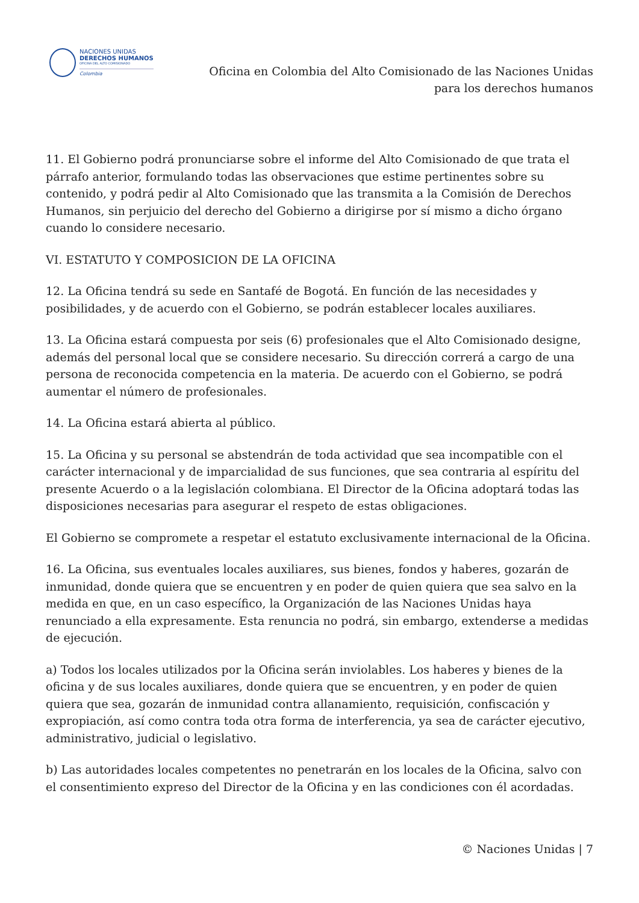NACIONES UNIDAS
DERECHOS HUMANOS
OFICINA DEL ALTO COMISIONADO
Colombia
Oficina en Colombia del Alto Comisionado de las Naciones Unidas
para los derechos humanos
11. El Gobierno podrá pronunciarse sobre el informe del Alto Comisionado de que trata el párrafo anterior, formulando todas las observaciones que estime pertinentes sobre su contenido, y podrá pedir al Alto Comisionado que las transmita a la Comisión de Derechos Humanos, sin perjuicio del derecho del Gobierno a dirigirse por sí mismo a dicho órgano cuando lo considere necesario.
VI. ESTATUTO Y COMPOSICION DE LA OFICINA
12. La Oficina tendrá su sede en Santafé de Bogotá. En función de las necesidades y posibilidades, y de acuerdo con el Gobierno, se podrán establecer locales auxiliares.
13. La Oficina estará compuesta por seis (6) profesionales que el Alto Comisionado designe, además del personal local que se considere necesario. Su dirección correrá a cargo de una persona de reconocida competencia en la materia. De acuerdo con el Gobierno, se podrá aumentar el número de profesionales.
14. La Oficina estará abierta al público.
15. La Oficina y su personal se abstendrán de toda actividad que sea incompatible con el carácter internacional y de imparcialidad de sus funciones, que sea contraria al espíritu del presente Acuerdo o a la legislación colombiana. El Director de la Oficina adoptará todas las disposiciones necesarias para asegurar el respeto de estas obligaciones.
El Gobierno se compromete a respetar el estatuto exclusivamente internacional de la Oficina.
16. La Oficina, sus eventuales locales auxiliares, sus bienes, fondos y haberes, gozarán de inmunidad, donde quiera que se encuentren y en poder de quien quiera que sea salvo en la medida en que, en un caso específico, la Organización de las Naciones Unidas haya renunciado a ella expresamente. Esta renuncia no podrá, sin embargo, extenderse a medidas de ejecución.
a) Todos los locales utilizados por la Oficina serán inviolables. Los haberes y bienes de la oficina y de sus locales auxiliares, donde quiera que se encuentren, y en poder de quien quiera que sea, gozarán de inmunidad contra allanamiento, requisición, confiscación y expropiación, así como contra toda otra forma de interferencia, ya sea de carácter ejecutivo, administrativo, judicial o legislativo.
b) Las autoridades locales competentes no penetrarán en los locales de la Oficina, salvo con el consentimiento expreso del Director de la Oficina y en las condiciones con él acordadas.
© Naciones Unidas | 7